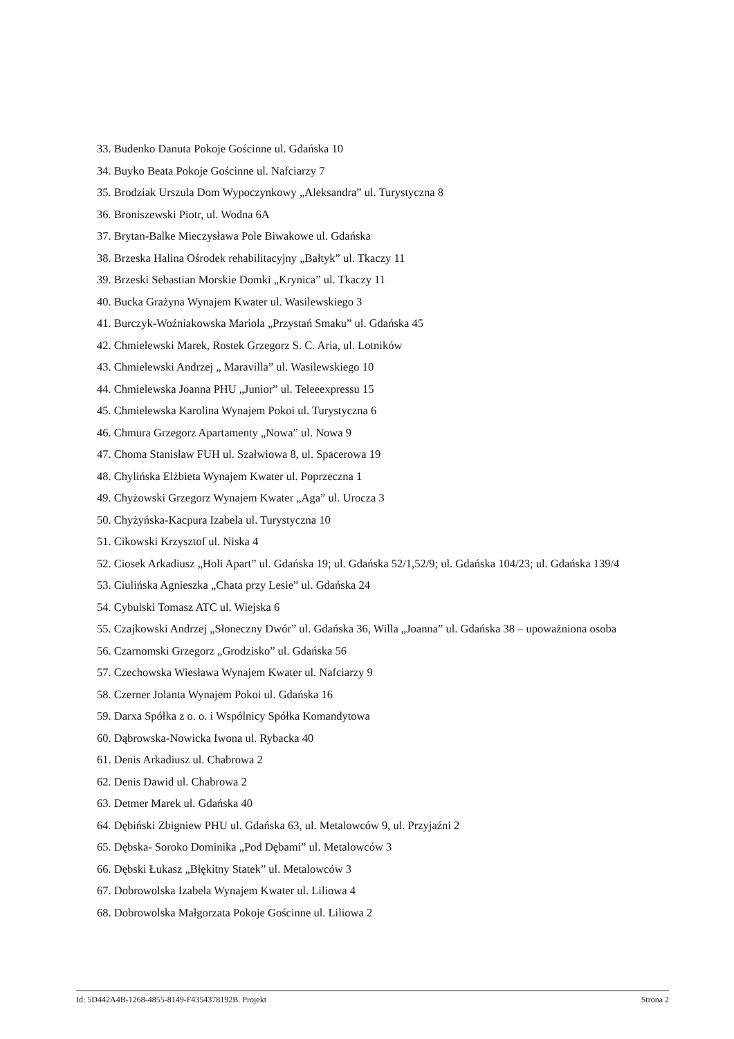33. Budenko Danuta Pokoje Gościnne ul. Gdańska 10
34. Buyko Beata Pokoje Gościnne ul. Nafciarzy 7
35. Brodziak Urszula Dom Wypoczynkowy „Aleksandra” ul. Turystyczna 8
36. Broniszewski Piotr, ul. Wodna 6A
37. Brytan-Balke Mieczysława Pole Biwakowe ul. Gdańska
38. Brzeska Halina Ośrodek rehabilitacyjny „Bałtyk” ul. Tkaczy 11
39. Brzeski Sebastian Morskie Domki „Krynica” ul. Tkaczy 11
40. Bucka Grażyna Wynajem Kwater ul. Wasilewskiego 3
41. Burczyk-Woźniakowska Mariola „Przystań Smaku” ul. Gdańska 45
42. Chmielewski Marek, Rostek Grzegorz S. C. Aria, ul. Lotników
43. Chmielewski Andrzej „ Maravilla” ul. Wasilewskiego 10
44. Chmielewska Joanna PHU „Junior” ul. Teleeexpressu 15
45. Chmielewska Karolina Wynajem Pokoi ul. Turystyczna 6
46. Chmura Grzegorz Apartamenty „Nowa” ul. Nowa 9
47. Choma Stanisław FUH ul. Szałwiowa 8, ul. Spacerowa 19
48. Chylińska Elżbieta Wynajem Kwater ul. Poprzeczna 1
49. Chyżowski Grzegorz Wynajem Kwater „Aga” ul. Urocza 3
50. Chyżyńska-Kacpura Izabela ul. Turystyczna 10
51. Cikowski Krzysztof ul. Niska 4
52. Ciosek Arkadiusz „Holi Apart” ul. Gdańska 19; ul. Gdańska 52/1,52/9; ul. Gdańska 104/23; ul. Gdańska 139/4
53. Ciulińska Agnieszka „Chata przy Lesie” ul. Gdańska 24
54. Cybulski Tomasz ATC ul. Wiejska 6
55. Czajkowski Andrzej „Słoneczny Dwór” ul. Gdańska 36, Willa „Joanna” ul. Gdańska 38 – upoważniona osoba
56. Czarnomski Grzegorz „Grodzisko” ul. Gdańska 56
57. Czechowska Wiesława Wynajem Kwater ul. Nafciarzy 9
58. Czerner Jolanta Wynajem Pokoi ul. Gdańska 16
59. Darxa Spółka z o. o. i Wspólnicy Spółka Komandytowa
60. Dąbrowska-Nowicka Iwona ul. Rybacka 40
61. Denis Arkadiusz ul. Chabrowa 2
62. Denis Dawid ul. Chabrowa 2
63. Detmer Marek ul. Gdańska 40
64. Dębiński Zbigniew PHU ul. Gdańska 63, ul. Metalowców 9, ul. Przyjaźni 2
65. Dębska- Soroko Dominika „Pod Dębami” ul. Metalowców 3
66. Dębski Łukasz „Błękitny Statek” ul. Metalowców 3
67. Dobrowolska Izabela Wynajem Kwater ul. Liliowa 4
68. Dobrowolska Małgorzata Pokoje Gościnne ul. Liliowa 2
Id: 5D442A4B-1268-4855-8149-F4354378192B. Projekt Strona 2